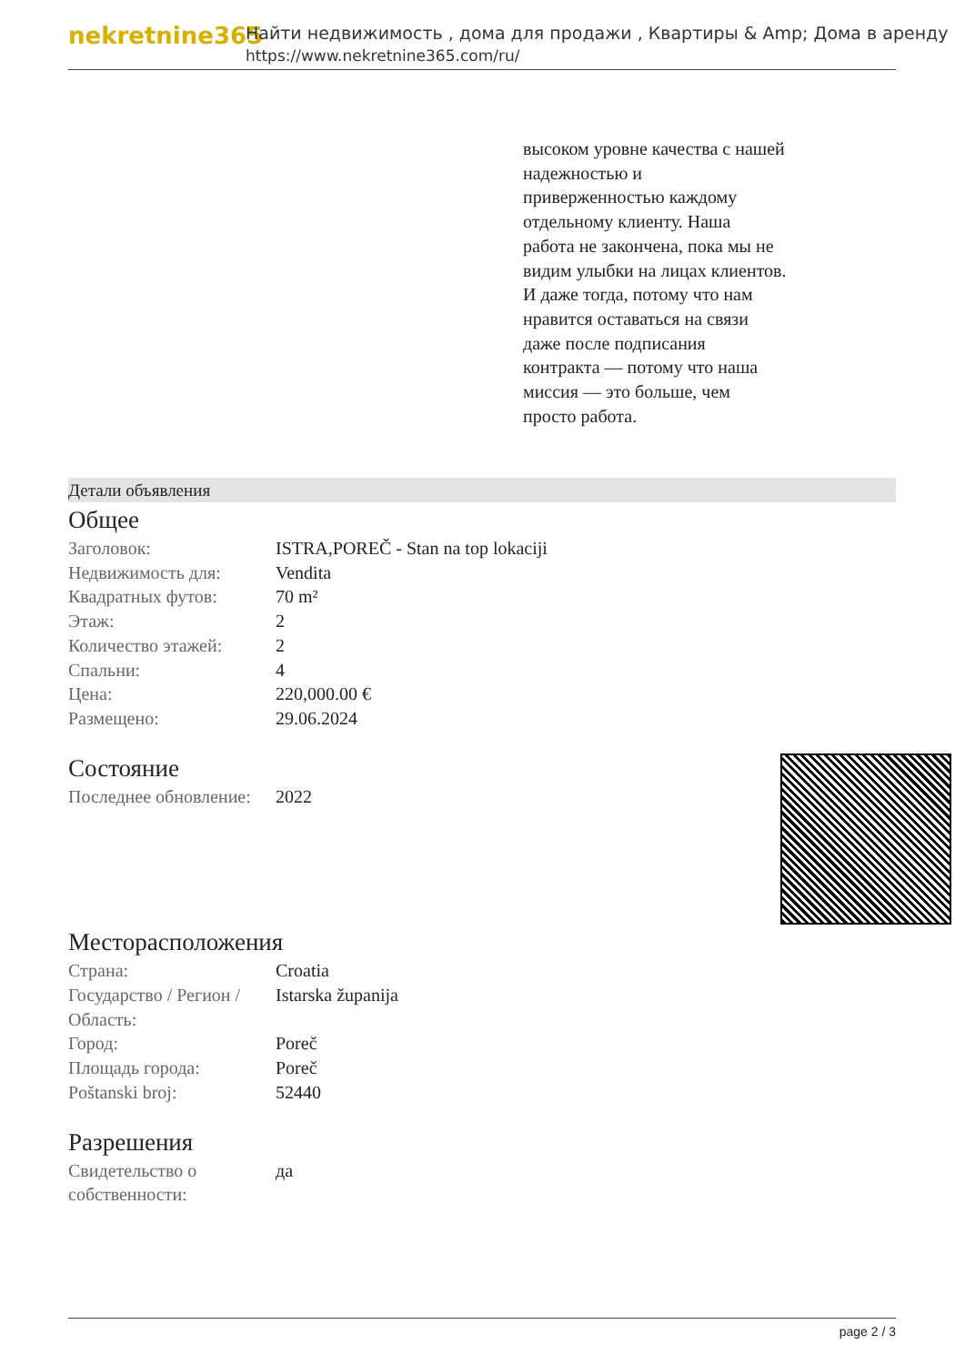nekretnine365
Найти недвижимость , дома для продажи , Квартиры & Amp; Дома в аренду
https://www.nekretnine365.com/ru/
высоком уровне качества с нашей надежностью и приверженностью каждому отдельному клиенту. Наша работа не закончена, пока мы не видим улыбки на лицах клиентов. И даже тогда, потому что нам нравится оставаться на связи даже после подписания контракта — потому что наша миссия — это больше, чем просто работа.
Детали объявления
Общее
| Заголовок: | ISTRA,POREČ - Stan na top lokaciji |
| Недвижимость для: | Vendita |
| Квадратных футов: | 70 m² |
| Этаж: | 2 |
| Количество этажей: | 2 |
| Спальни: | 4 |
| Цена: | 220,000.00 € |
| Размещено: | 29.06.2024 |
Состояние
| Последнее обновление: | 2022 |
Месторасположения
| Страна: | Croatia |
| Государство / Регион / Область: | Istarska županija |
| Город: | Poreč |
| Площадь города: | Poreč |
| Poštanski broj: | 52440 |
Разрешения
| Свидетельство о собственности: | да |
page 2 / 3